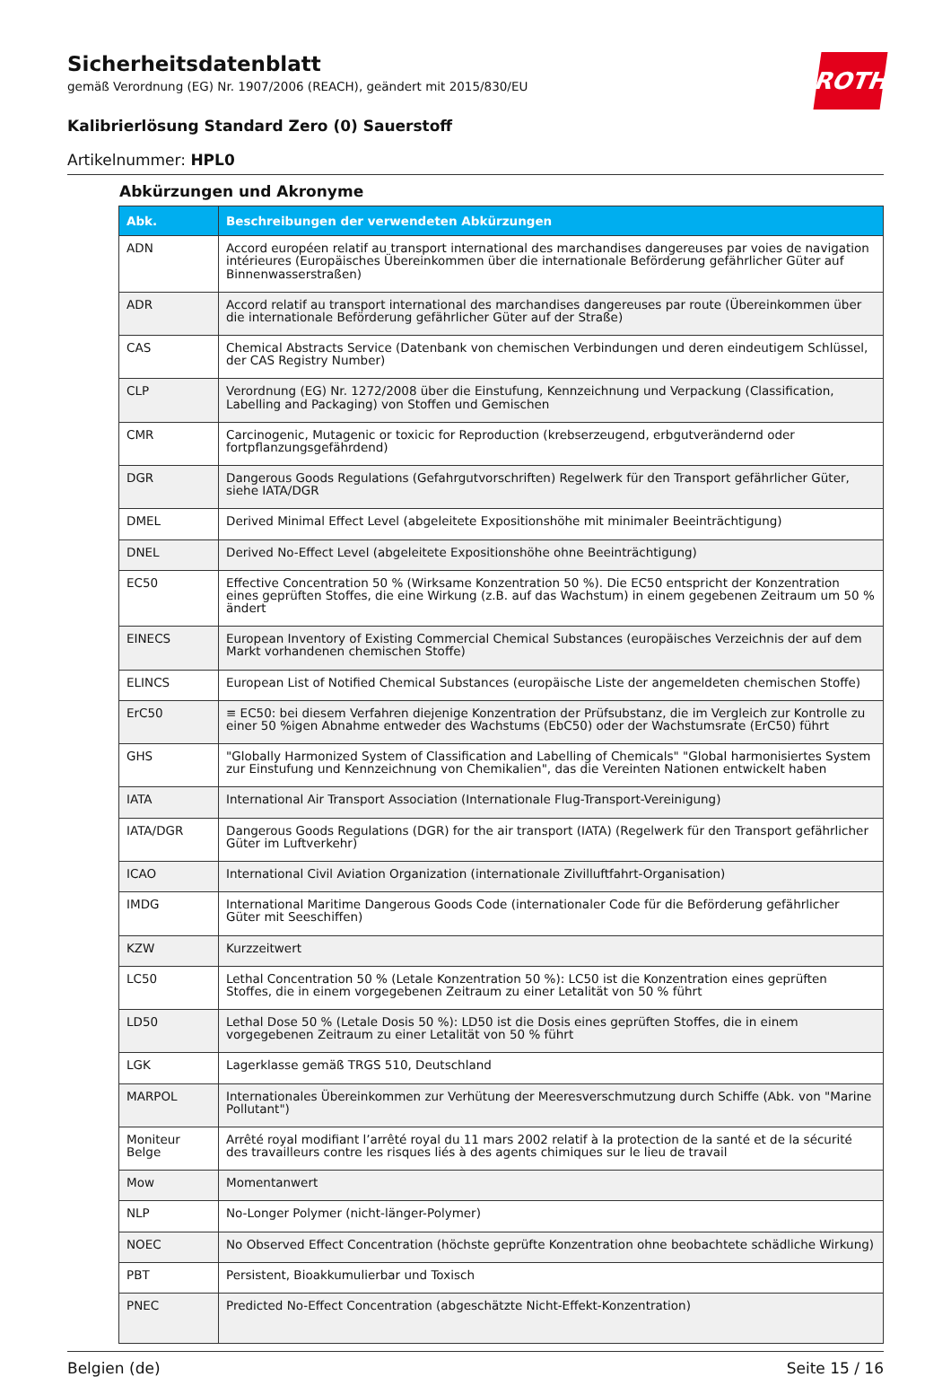ROTH
Sicherheitsdatenblatt
gemäß Verordnung (EG) Nr. 1907/2006 (REACH), geändert mit 2015/830/EU
Kalibrierlösung Standard Zero (0) Sauerstoff
Artikelnummer: HPL0
Abkürzungen und Akronyme
| Abk. | Beschreibungen der verwendeten Abkürzungen |
| --- | --- |
| ADN | Accord européen relatif au transport international des marchandises dangereuses par voies de navigation intérieures (Europäisches Übereinkommen über die internationale Beförderung gefährlicher Güter auf Binnenwasserstraßen) |
| ADR | Accord relatif au transport international des marchandises dangereuses par route (Übereinkommen über die internationale Beförderung gefährlicher Güter auf der Straße) |
| CAS | Chemical Abstracts Service (Datenbank von chemischen Verbindungen und deren eindeutigem Schlüssel, der CAS Registry Number) |
| CLP | Verordnung (EG) Nr. 1272/2008 über die Einstufung, Kennzeichnung und Verpackung (Classification, Labelling and Packaging) von Stoffen und Gemischen |
| CMR | Carcinogenic, Mutagenic or toxicic for Reproduction (krebserzeugend, erbgutverändernd oder fortpflanzungsgefährdend) |
| DGR | Dangerous Goods Regulations (Gefahrgutvorschriften) Regelwerk für den Transport gefährlicher Güter, siehe IATA/DGR |
| DMEL | Derived Minimal Effect Level (abgeleitete Expositionshöhe mit minimaler Beeinträchtigung) |
| DNEL | Derived No-Effect Level (abgeleitete Expositionshöhe ohne Beeinträchtigung) |
| EC50 | Effective Concentration 50 % (Wirksame Konzentration 50 %). Die EC50 entspricht der Konzentration eines geprüften Stoffes, die eine Wirkung (z.B. auf das Wachstum) in einem gegebenen Zeitraum um 50 % ändert |
| EINECS | European Inventory of Existing Commercial Chemical Substances (europäisches Verzeichnis der auf dem Markt vorhandenen chemischen Stoffe) |
| ELINCS | European List of Notified Chemical Substances (europäische Liste der angemeldeten chemischen Stoffe) |
| ErC50 | ≡ EC50: bei diesem Verfahren diejenige Konzentration der Prüfsubstanz, die im Vergleich zur Kontrolle zu einer 50 %igen Abnahme entweder des Wachstums (EbC50) oder der Wachstumsrate (ErC50) führt |
| GHS | "Globally Harmonized System of Classification and Labelling of Chemicals" "Global harmonisiertes System zur Einstufung und Kennzeichnung von Chemikalien", das die Vereinten Nationen entwickelt haben |
| IATA | International Air Transport Association (Internationale Flug-Transport-Vereinigung) |
| IATA/DGR | Dangerous Goods Regulations (DGR) for the air transport (IATA) (Regelwerk für den Transport gefährlicher Güter im Luftverkehr) |
| ICAO | International Civil Aviation Organization (internationale Zivilluftfahrt-Organisation) |
| IMDG | International Maritime Dangerous Goods Code (internationaler Code für die Beförderung gefährlicher Güter mit Seeschiffen) |
| KZW | Kurzzeitwert |
| LC50 | Lethal Concentration 50 % (Letale Konzentration 50 %): LC50 ist die Konzentration eines geprüften Stoffes, die in einem vorgegebenen Zeitraum zu einer Letalität von 50 % führt |
| LD50 | Lethal Dose 50 % (Letale Dosis 50 %): LD50 ist die Dosis eines geprüften Stoffes, die in einem vorgegebenen Zeitraum zu einer Letalität von 50 % führt |
| LGK | Lagerklasse gemäß TRGS 510, Deutschland |
| MARPOL | Internationales Übereinkommen zur Verhütung der Meeresverschmutzung durch Schiffe (Abk. von "Marine Pollutant") |
| Moniteur Belge | Arrêté royal modifiant l’arrêté royal du 11 mars 2002 relatif à la protection de la santé et de la sécurité des travailleurs contre les risques liés à des agents chimiques sur le lieu de travail |
| Mow | Momentanwert |
| NLP | No-Longer Polymer (nicht-länger-Polymer) |
| NOEC | No Observed Effect Concentration (höchste geprüfte Konzentration ohne beobachtete schädliche Wirkung) |
| PBT | Persistent, Bioakkumulierbar und Toxisch |
| PNEC | Predicted No-Effect Concentration (abgeschätzte Nicht-Effekt-Konzentration) |
Belgien (de) Seite 15 / 16